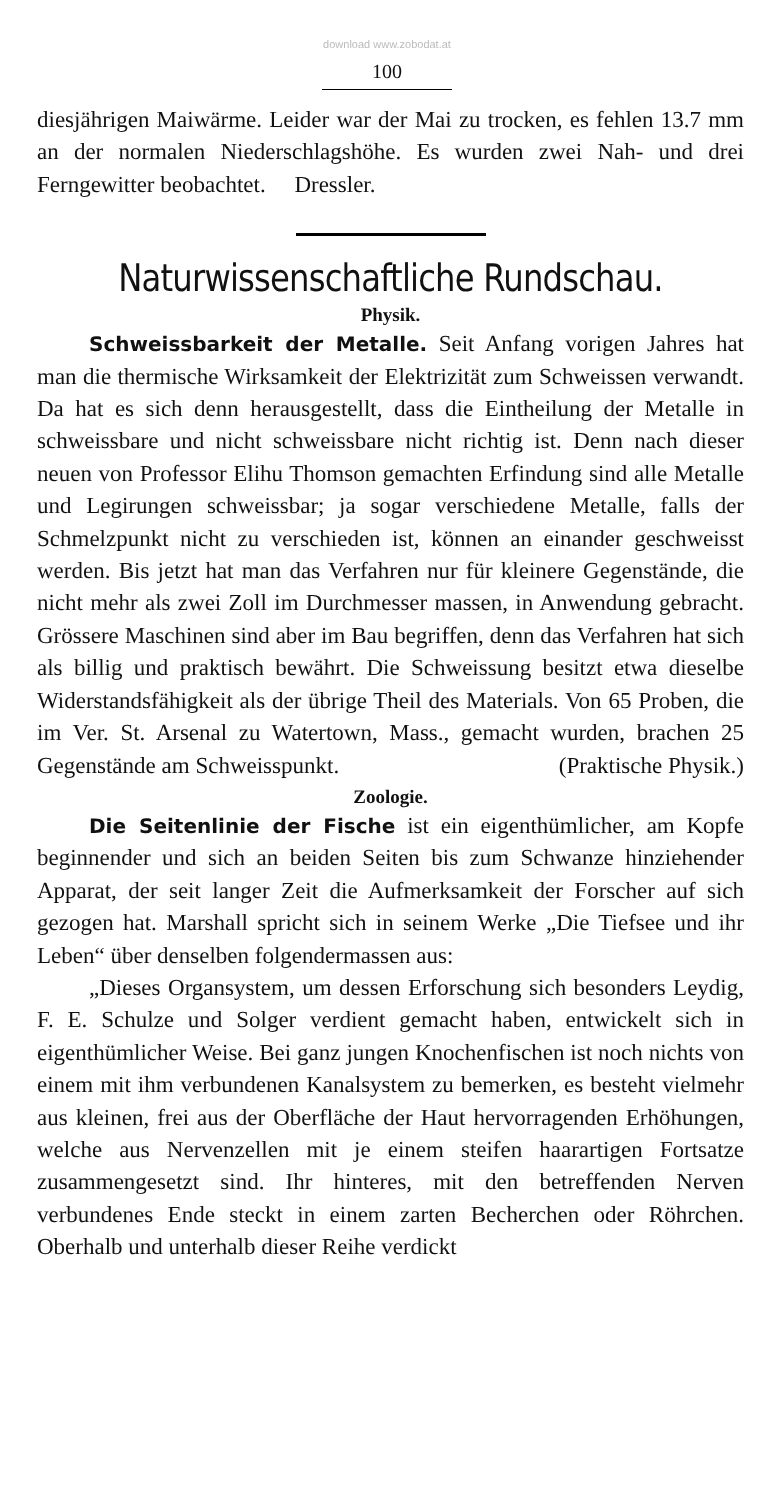download www.zobodat.at
100
diesjährigen Maiwärme. Leider war der Mai zu trocken, es fehlen 13.7 mm an der normalen Niederschlagshöhe. Es wurden zwei Nah- und drei Ferngewitter beobachtet. Dressler.
Naturwissenschaftliche Rundschau.
Physik.
Schweissbarkeit der Metalle. Seit Anfang vorigen Jahres hat man die thermische Wirksamkeit der Elektrizität zum Schweissen verwandt. Da hat es sich denn herausgestellt, dass die Eintheilung der Metalle in schweissbare und nicht schweissbare nicht richtig ist. Denn nach dieser neuen von Professor Elihu Thomson gemachten Erfindung sind alle Metalle und Legirungen schweissbar; ja sogar verschiedene Metalle, falls der Schmelzpunkt nicht zu verschieden ist, können an einander geschweisst werden. Bis jetzt hat man das Verfahren nur für kleinere Gegenstände, die nicht mehr als zwei Zoll im Durchmesser massen, in Anwendung gebracht. Grössere Maschinen sind aber im Bau begriffen, denn das Verfahren hat sich als billig und praktisch bewährt. Die Schweissung besitzt etwa dieselbe Widerstandsfähigkeit als der übrige Theil des Materials. Von 65 Proben, die im Ver. St. Arsenal zu Watertown, Mass., gemacht wurden, brachen 25 Gegenstände am Schweisspunkt. (Praktische Physik.)
Zoologie.
Die Seitenlinie der Fische ist ein eigenthümlicher, am Kopfe beginnender und sich an beiden Seiten bis zum Schwanze hinziehender Apparat, der seit langer Zeit die Aufmerksamkeit der Forscher auf sich gezogen hat. Marshall spricht sich in seinem Werke „Die Tiefsee und ihr Leben“ über denselben folgendermassen aus:
„Dieses Organsystem, um dessen Erforschung sich besonders Leydig, F. E. Schulze und Solger verdient gemacht haben, entwickelt sich in eigenthümlicher Weise. Bei ganz jungen Knochenfischen ist noch nichts von einem mit ihm verbundenen Kanalsystem zu bemerken, es besteht vielmehr aus kleinen, frei aus der Oberfläche der Haut hervorragenden Erhöhungen, welche aus Nervenzellen mit je einem steifen haarartigen Fortsatze zusammengesetzt sind. Ihr hinteres, mit den betreffenden Nerven verbundenes Ende steckt in einem zarten Becherchen oder Röhrchen. Oberhalb und unterhalb dieser Reihe verdickt